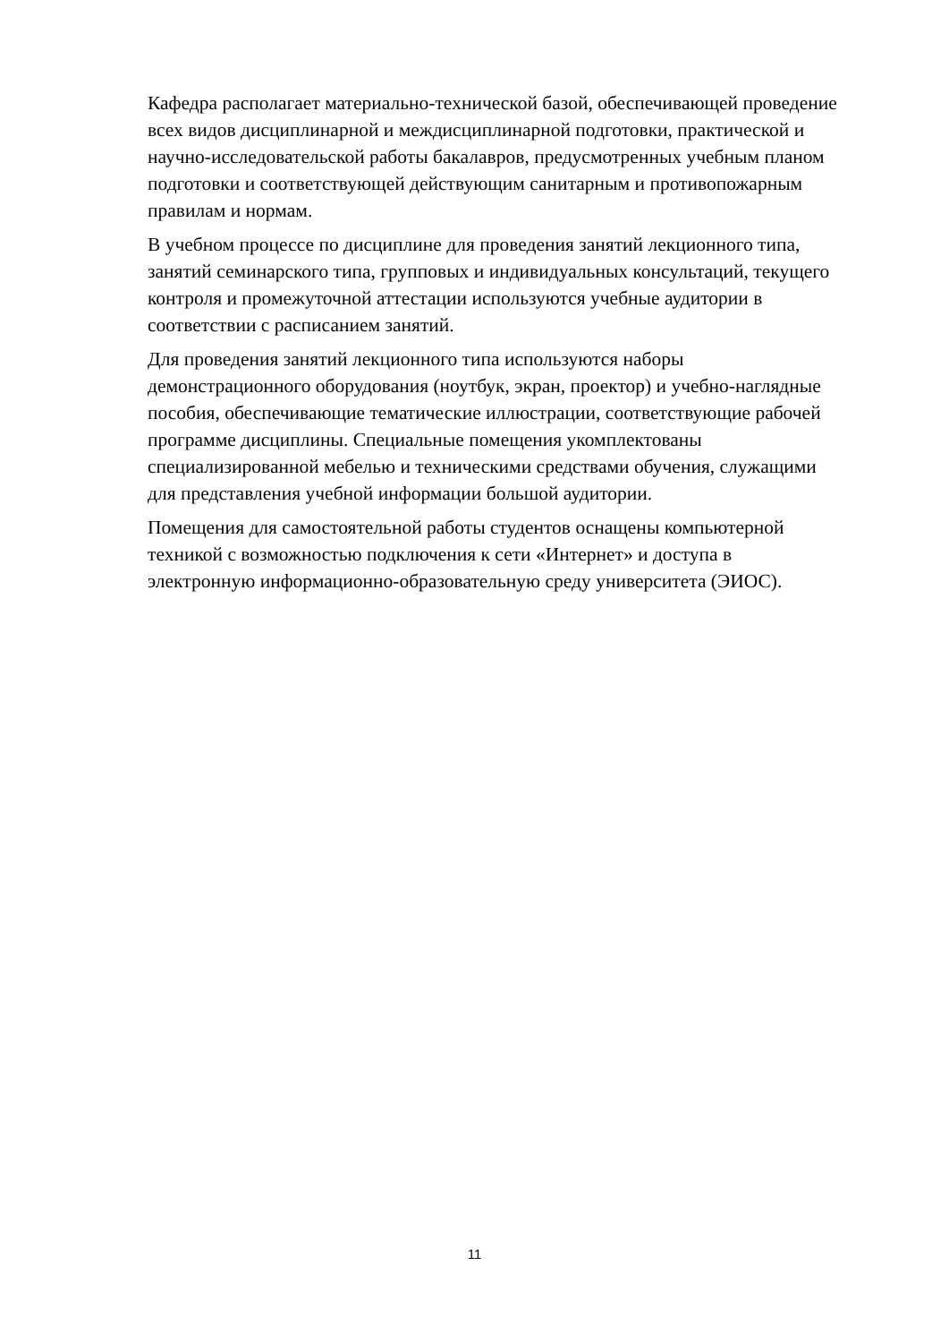Кафедра располагает материально-технической базой, обеспечивающей проведение всех видов дисциплинарной и междисциплинарной подготовки, практической и научно-исследовательской работы бакалавров, предусмотренных учебным планом подготовки и соответствующей действующим санитарным и противопожарным правилам и нормам.
В учебном процессе по дисциплине для проведения занятий лекционного типа, занятий семинарского типа, групповых и индивидуальных консультаций, текущего контроля и промежуточной аттестации используются учебные аудитории в соответствии с расписанием занятий.
Для проведения занятий лекционного типа используются наборы демонстрационного оборудования (ноутбук, экран, проектор) и учебно-наглядные пособия, обеспечивающие тематические иллюстрации, соответствующие рабочей программе дисциплины. Специальные помещения укомплектованы специализированной мебелью и техническими средствами обучения, служащими для представления учебной информации большой аудитории.
Помещения для самостоятельной работы студентов оснащены компьютерной техникой с возможностью подключения к сети «Интернет» и доступа в электронную информационно-образовательную среду университета (ЭИОС).
11